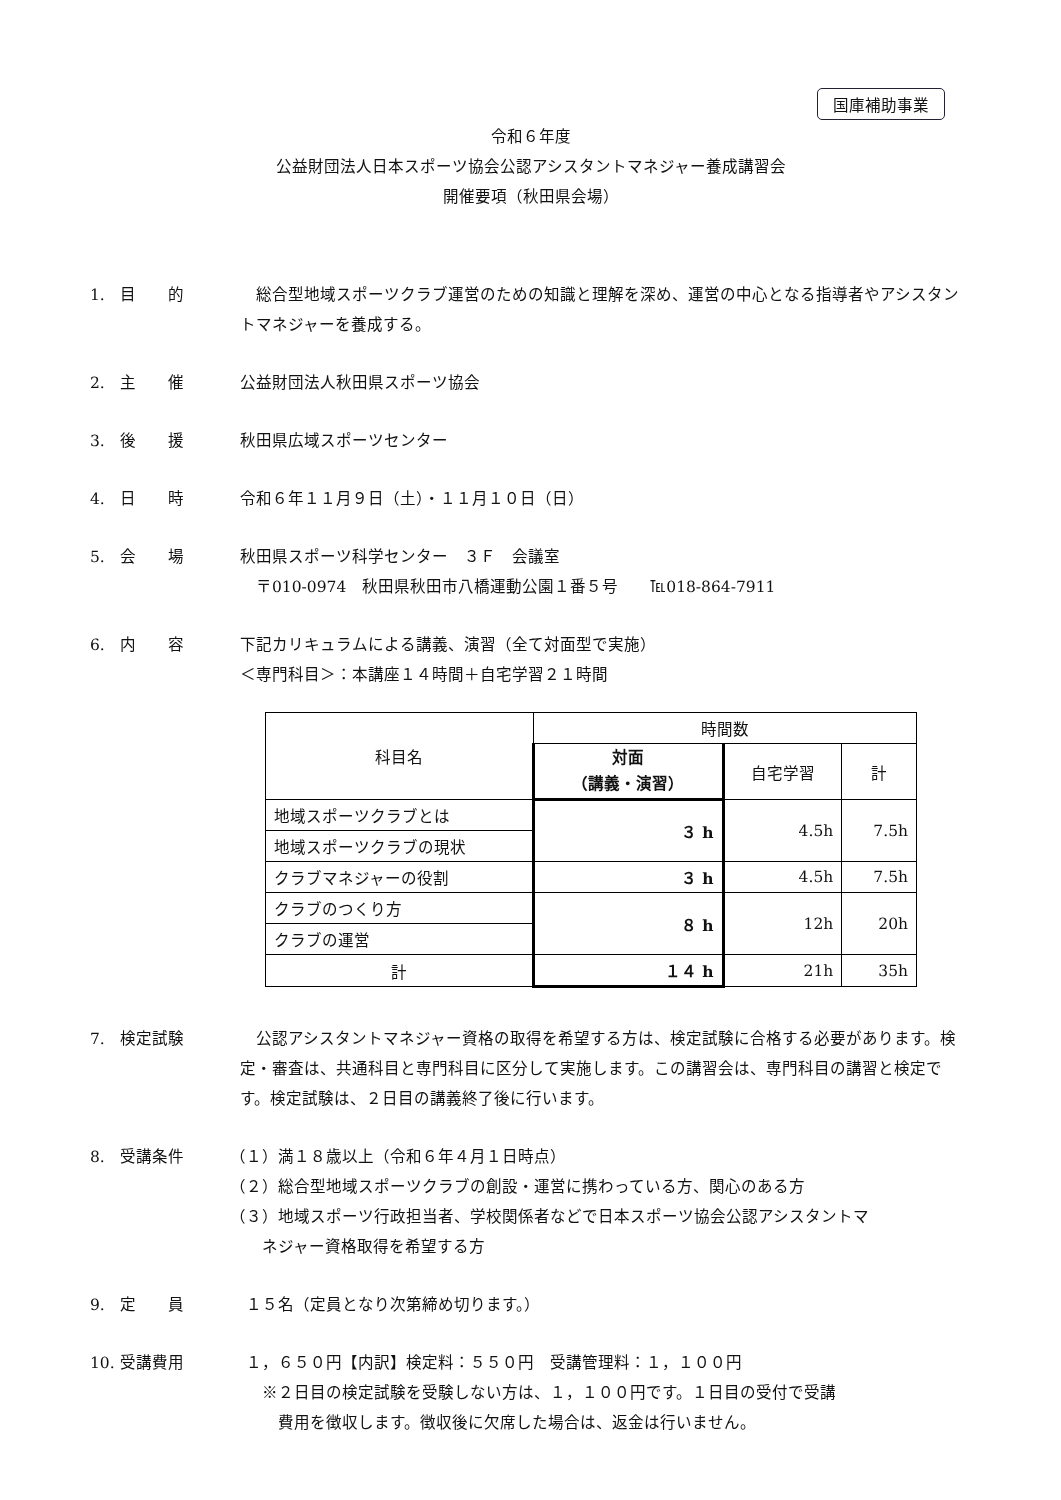国庫補助事業
令和６年度
公益財団法人日本スポーツ協会公認アシスタントマネジャー養成講習会
開催要項（秋田県会場）
1. 目　　的 　総合型地域スポーツクラブ運営のための知識と理解を深め、運営の中心となる指導者やアシスタントマネジャーを養成する。
2. 主　　催 公益財団法人秋田県スポーツ協会
3. 後　　援 秋田県広域スポーツセンター
4. 日　　時 令和６年１１月９日（土）・１１月１０日（日）
5. 会　　場 秋田県スポーツ科学センター　３Ｆ　会議室
　〒010-0974　秋田県秋田市八橋運動公園１番５号　　℡018-864-7911
6. 内　　容 下記カリキュラムによる講義、演習（全て対面型で実施）
＜専門科目＞：本講座１４時間＋自宅学習２１時間
| 科目名 | 時間数 | | |
| --- | --- | --- | --- |
| | 対面 （講義・演習） | 自宅学習 | 計 |
| 地域スポーツクラブとは | ３ h | 4.5h | 7.5h |
| 地域スポーツクラブの現状 | | | |
| クラブマネジャーの役割 | ３ h | 4.5h | 7.5h |
| クラブのつくり方 | ８ h | 12h | 20h |
| クラブの運営 | | | |
| 計 | １４ h | 21h | 35h |
7. 検定試験 　公認アシスタントマネジャー資格の取得を希望する方は、検定試験に合格する必要があります。検定・審査は、共通科目と専門科目に区分して実施します。この講習会は、専門科目の講習と検定です。検定試験は、２日目の講義終了後に行います。
8. 受講条件 （１）満１８歳以上（令和６年４月１日時点）
（２）総合型地域スポーツクラブの創設・運営に携わっている方、関心のある方
（３）地域スポーツ行政担当者、学校関係者などで日本スポーツ協会公認アシスタントマ
　　ネジャー資格取得を希望する方
9. 定　　員 １５名（定員となり次第締め切ります。）
10. 受講費用 １，６５０円【内訳】検定料：５５０円　受講管理料：１，１００円
　※２日目の検定試験を受験しない方は、１，１００円です。１日目の受付で受講
　　費用を徴収します。徴収後に欠席した場合は、返金は行いません。